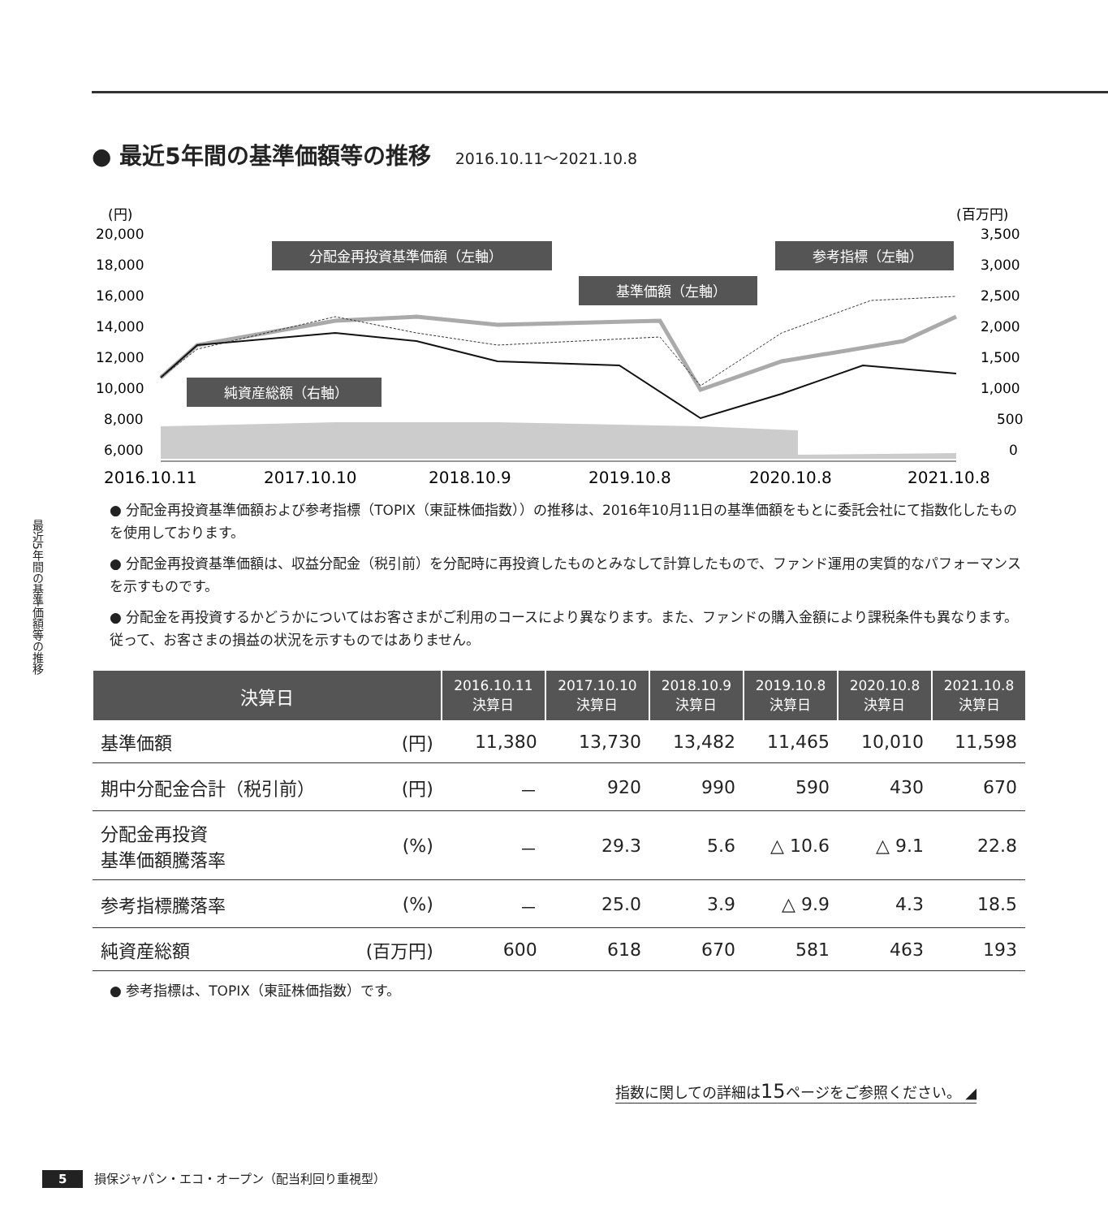最近5年間の基準価額等の推移
● 最近5年間の基準価額等の推移 2016.10.11～2021.10.8
(円)
(百万円)
20,000
18,000
16,000
14,000
12,000
10,000
8,000
6,000
3,500
3,000
2,500
2,000
1,500
1,000
500
0
2016.10.11
2017.10.10
2018.10.9
2019.10.8
2020.10.8
2021.10.8
分配金再投資基準価額（左軸）
参考指標（左軸）
基準価額（左軸）
純資産総額（右軸）
● 分配金再投資基準価額および参考指標（TOPIX（東証株価指数））の推移は、2016年10月11日の基準価額をもとに委託会社にて指数化したものを使用しております。
● 分配金再投資基準価額は、収益分配金（税引前）を分配時に再投資したものとみなして計算したもので、ファンド運用の実質的なパフォーマンスを示すものです。
● 分配金を再投資するかどうかについてはお客さまがご利用のコースにより異なります。また、ファンドの購入金額により課税条件も異なります。従って、お客さまの損益の状況を示すものではありません。
| 決算日 | | 2016.10.11 決算日 | 2017.10.10 決算日 | 2018.10.9 決算日 | 2019.10.8 決算日 | 2020.10.8 決算日 | 2021.10.8 決算日 |
| --- | --- | --- | --- | --- | --- | --- | --- |
| 基準価額 | (円) | 11,380 | 13,730 | 13,482 | 11,465 | 10,010 | 11,598 |
| 期中分配金合計（税引前） | (円) | － | 920 | 990 | 590 | 430 | 670 |
| 分配金再投資 基準価額騰落率 | (%) | － | 29.3 | 5.6 | △ 10.6 | △ 9.1 | 22.8 |
| 参考指標騰落率 | (%) | － | 25.0 | 3.9 | △ 9.9 | 4.3 | 18.5 |
| 純資産総額 | (百万円) | 600 | 618 | 670 | 581 | 463 | 193 |
● 参考指標は、TOPIX（東証株価指数）です。
指数に関しての詳細は15ページをご参照ください。 ◢
5 損保ジャパン・エコ・オープン（配当利回り重視型）